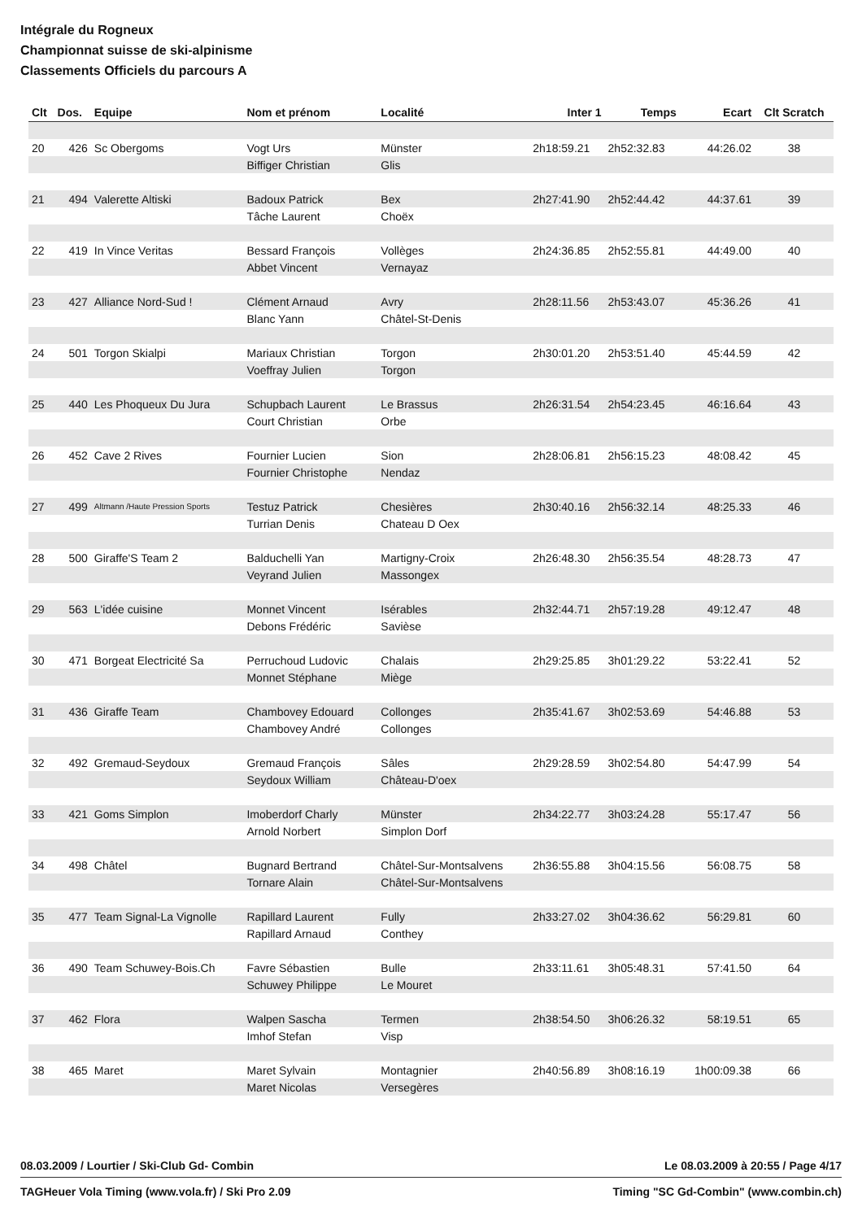Intégrale du Rogneux
Championnat suisse de ski-alpinisme
Classements Officiels du parcours A
| Clt | Dos. | Equipe | Nom et prénom | Localité | Inter 1 | Temps | Ecart | Clt Scratch |
| --- | --- | --- | --- | --- | --- | --- | --- | --- |
| 20 | 426 | Sc Obergoms | Vogt Urs | Münster | 2h18:59.21 | 2h52:32.83 | 44:26.02 | 38 |
| | | | Biffiger Christian | Glis | | | | |
| 21 | 494 | Valerette Altiski | Badoux Patrick | Bex | 2h27:41.90 | 2h52:44.42 | 44:37.61 | 39 |
| | | | Tâche Laurent | Choëx | | | | |
| 22 | 419 | In Vince Veritas | Bessard François | Vollèges | 2h24:36.85 | 2h52:55.81 | 44:49.00 | 40 |
| | | | Abbet Vincent | Vernayaz | | | | |
| 23 | 427 | Alliance Nord-Sud ! | Clément Arnaud | Avry | 2h28:11.56 | 2h53:43.07 | 45:36.26 | 41 |
| | | | Blanc Yann | Châtel-St-Denis | | | | |
| 24 | 501 | Torgon Skialpi | Mariaux Christian | Torgon | 2h30:01.20 | 2h53:51.40 | 45:44.59 | 42 |
| | | | Voeffray Julien | Torgon | | | | |
| 25 | 440 | Les Phoqueux Du Jura | Schupbach Laurent | Le Brassus | 2h26:31.54 | 2h54:23.45 | 46:16.64 | 43 |
| | | | Court Christian | Orbe | | | | |
| 26 | 452 | Cave 2 Rives | Fournier Lucien | Sion | 2h28:06.81 | 2h56:15.23 | 48:08.42 | 45 |
| | | | Fournier Christophe | Nendaz | | | | |
| 27 | 499 | Altmann /Haute Pression Sports | Testuz Patrick | Chesières | 2h30:40.16 | 2h56:32.14 | 48:25.33 | 46 |
| | | | Turrian Denis | Chateau D Oex | | | | |
| 28 | 500 | Giraffe'S Team 2 | Balduchelli Yan | Martigny-Croix | 2h26:48.30 | 2h56:35.54 | 48:28.73 | 47 |
| | | | Veyrand Julien | Massongex | | | | |
| 29 | 563 | L'idée cuisine | Monnet Vincent | Isérables | 2h32:44.71 | 2h57:19.28 | 49:12.47 | 48 |
| | | | Debons Frédéric | Savièse | | | | |
| 30 | 471 | Borgeat Electricité Sa | Perruchoud Ludovic | Chalais | 2h29:25.85 | 3h01:29.22 | 53:22.41 | 52 |
| | | | Monnet Stéphane | Miège | | | | |
| 31 | 436 | Giraffe Team | Chambovey Edouard | Collonges | 2h35:41.67 | 3h02:53.69 | 54:46.88 | 53 |
| | | | Chambovey André | Collonges | | | | |
| 32 | 492 | Gremaud-Seydoux | Gremaud François | Sâles | 2h29:28.59 | 3h02:54.80 | 54:47.99 | 54 |
| | | | Seydoux William | Château-D'oex | | | | |
| 33 | 421 | Goms Simplon | Imoberdorf Charly | Münster | 2h34:22.77 | 3h03:24.28 | 55:17.47 | 56 |
| | | | Arnold Norbert | Simplon Dorf | | | | |
| 34 | 498 | Châtel | Bugnard Bertrand | Châtel-Sur-Montsalvens | 2h36:55.88 | 3h04:15.56 | 56:08.75 | 58 |
| | | | Tornare Alain | Châtel-Sur-Montsalvens | | | | |
| 35 | 477 | Team Signal-La Vignolle | Rapillard Laurent | Fully | 2h33:27.02 | 3h04:36.62 | 56:29.81 | 60 |
| | | | Rapillard Arnaud | Conthey | | | | |
| 36 | 490 | Team Schuwey-Bois.Ch | Favre Sébastien | Bulle | 2h33:11.61 | 3h05:48.31 | 57:41.50 | 64 |
| | | | Schuwey Philippe | Le Mouret | | | | |
| 37 | 462 | Flora | Walpen Sascha | Termen | 2h38:54.50 | 3h06:26.32 | 58:19.51 | 65 |
| | | | Imhof Stefan | Visp | | | | |
| 38 | 465 | Maret | Maret Sylvain | Montagnier | 2h40:56.89 | 3h08:16.19 | 1h00:09.38 | 66 |
| | | | Maret Nicolas | Versegères | | | | |
08.03.2009 / Lourtier / Ski-Club Gd- Combin Le 08.03.2009 à 20:55 / Page 4/17
TAGHeuer Vola Timing (www.vola.fr) / Ski Pro 2.09 Timing "SC Gd-Combin" (www.combin.ch)